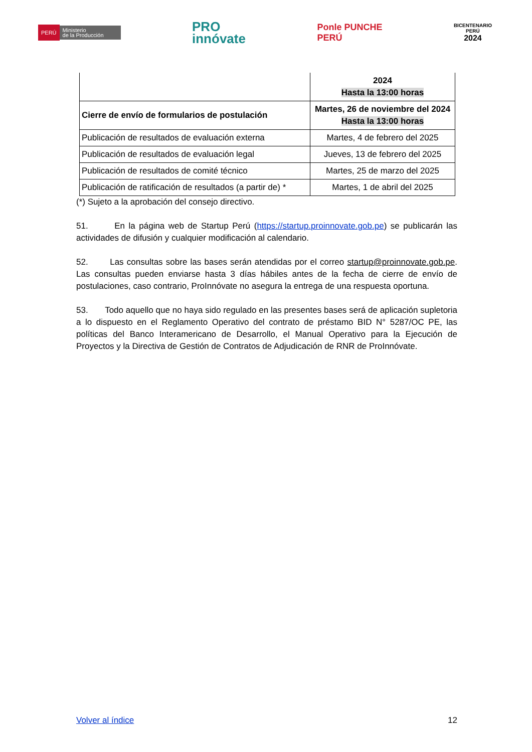PERÚ Ministerio
de la Producción
PRO
innóvate
Ponle PUNCHE
PERÚ
BICENTENARIO
PERÚ
2024
| | 2024 Hasta la 13:00 horas |
| Cierre de envío de formularios de postulación | Martes, 26 de noviembre del 2024 Hasta la 13:00 horas |
| Publicación de resultados de evaluación externa | Martes, 4 de febrero del 2025 |
| Publicación de resultados de evaluación legal | Jueves, 13 de febrero del 2025 |
| Publicación de resultados de comité técnico | Martes, 25 de marzo del 2025 |
| Publicación de ratificación de resultados (a partir de) * | Martes, 1 de abril del 2025 |
(*) Sujeto a la aprobación del consejo directivo.
51. En la página web de Startup Perú (https://startup.proinnovate.gob.pe) se publicarán las actividades de difusión y cualquier modificación al calendario.
52. Las consultas sobre las bases serán atendidas por el correo startup@proinnovate.gob.pe. Las consultas pueden enviarse hasta 3 días hábiles antes de la fecha de cierre de envío de postulaciones, caso contrario, ProInnóvate no asegura la entrega de una respuesta oportuna.
53. Todo aquello que no haya sido regulado en las presentes bases será de aplicación supletoria a lo dispuesto en el Reglamento Operativo del contrato de préstamo BID N° 5287/OC PE, las políticas del Banco Interamericano de Desarrollo, el Manual Operativo para la Ejecución de Proyectos y la Directiva de Gestión de Contratos de Adjudicación de RNR de ProInnóvate.
Volver al índice 12